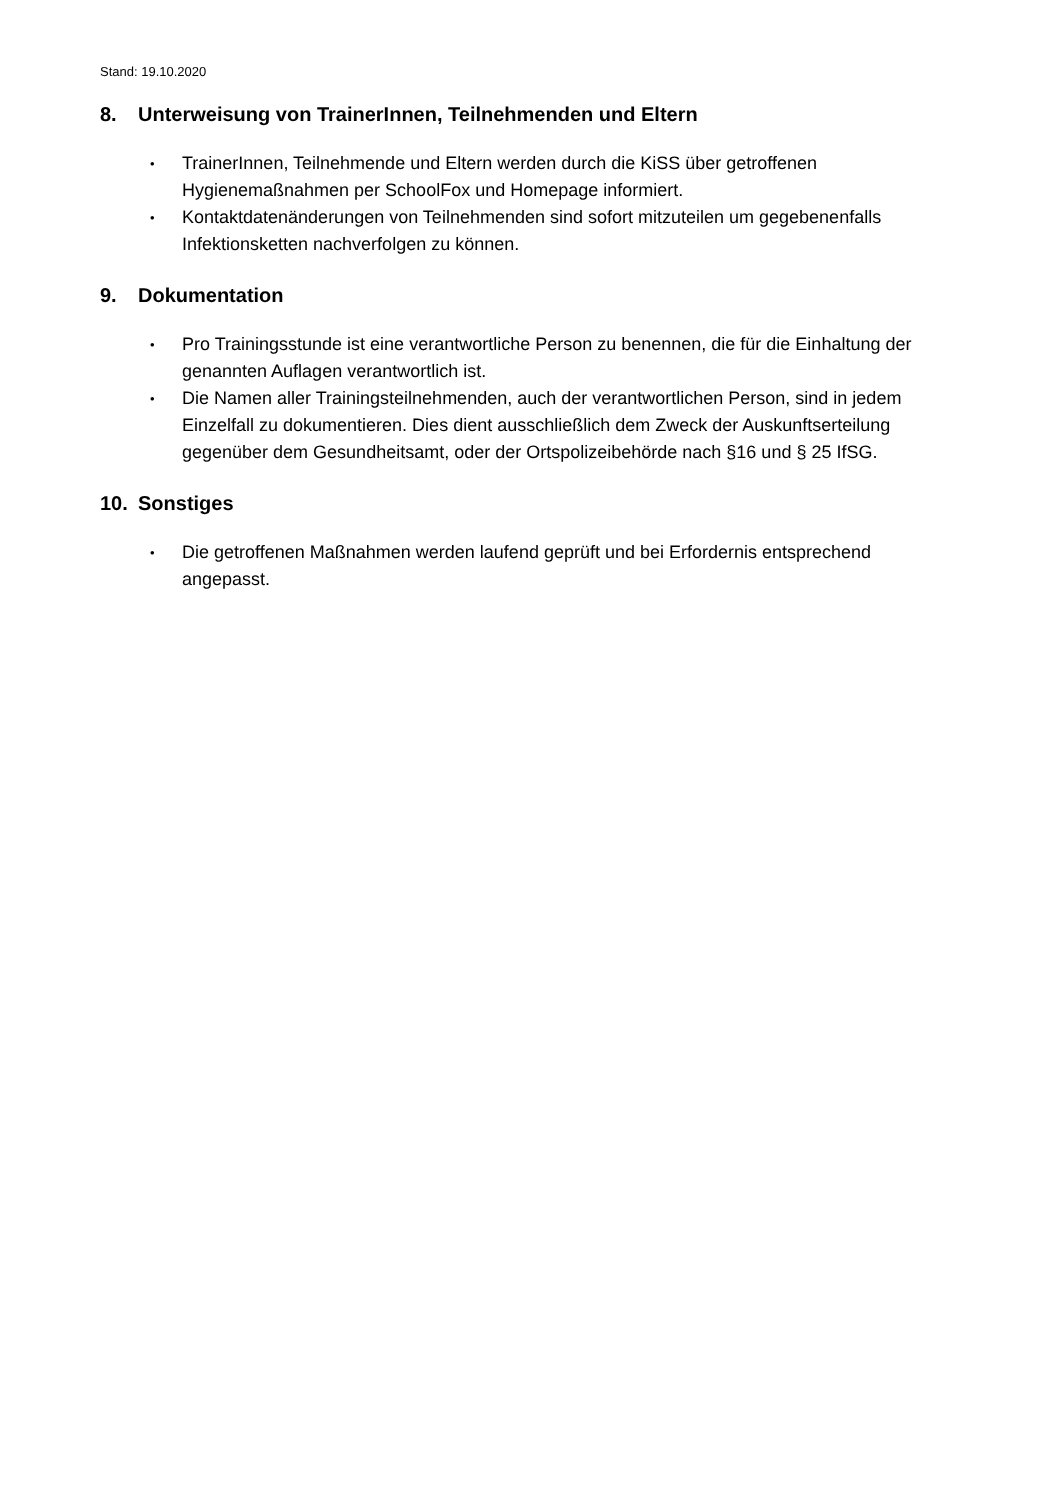Stand: 19.10.2020
8. Unterweisung von TrainerInnen, Teilnehmenden und Eltern
• TrainerInnen, Teilnehmende und Eltern werden durch die KiSS über getroffenen Hygienemaßnahmen per SchoolFox und Homepage informiert.
• Kontaktdatenänderungen von Teilnehmenden sind sofort mitzuteilen um gegebenenfalls Infektionsketten nachverfolgen zu können.
9. Dokumentation
• Pro Trainingsstunde ist eine verantwortliche Person zu benennen, die für die Einhaltung der genannten Auflagen verantwortlich ist.
• Die Namen aller Trainingsteilnehmenden, auch der verantwortlichen Person, sind in jedem Einzelfall zu dokumentieren. Dies dient ausschließlich dem Zweck der Auskunftserteilung gegenüber dem Gesundheitsamt, oder der Ortspolizeibehörde nach §16 und § 25 IfSG.
10. Sonstiges
• Die getroffenen Maßnahmen werden laufend geprüft und bei Erfordernis entsprechend angepasst.